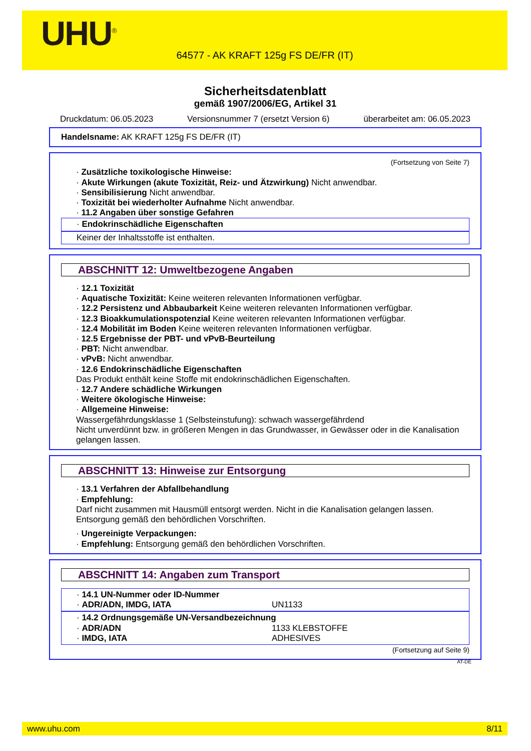UHU<sup>®</sup>
64577 - AK KRAFT 125g FS DE/FR (IT)
Sicherheitsdatenblatt
gemäß 1907/2006/EG, Artikel 31
Druckdatum: 06.05.2023 Versionsnummer 7 (ersetzt Version 6) überarbeitet am: 06.05.2023
Handelsname: AK KRAFT 125g FS DE/FR (IT)
(Fortsetzung von Seite 7)
· Zusätzliche toxikologische Hinweise:
· Akute Wirkungen (akute Toxizität, Reiz- und Ätzwirkung) Nicht anwendbar.
· Sensibilisierung Nicht anwendbar.
· Toxizität bei wiederholter Aufnahme Nicht anwendbar.
· 11.2 Angaben über sonstige Gefahren
· Endokrinschädliche Eigenschaften
Keiner der Inhaltsstoffe ist enthalten.
ABSCHNITT 12: Umweltbezogene Angaben
· 12.1 Toxizität
· Aquatische Toxizität: Keine weiteren relevanten Informationen verfügbar.
· 12.2 Persistenz und Abbaubarkeit Keine weiteren relevanten Informationen verfügbar.
· 12.3 Bioakkumulationspotenzial Keine weiteren relevanten Informationen verfügbar.
· 12.4 Mobilität im Boden Keine weiteren relevanten Informationen verfügbar.
· 12.5 Ergebnisse der PBT- und vPvB-Beurteilung
· PBT: Nicht anwendbar.
· vPvB: Nicht anwendbar.
· 12.6 Endokrinschädliche Eigenschaften
Das Produkt enthält keine Stoffe mit endokrinschädlichen Eigenschaften.
· 12.7 Andere schädliche Wirkungen
· Weitere ökologische Hinweise:
· Allgemeine Hinweise:
Wassergefährdungsklasse 1 (Selbsteinstufung): schwach wassergefährdend
Nicht unverdünnt bzw. in größeren Mengen in das Grundwasser, in Gewässer oder in die Kanalisation gelangen lassen.
ABSCHNITT 13: Hinweise zur Entsorgung
· 13.1 Verfahren der Abfallbehandlung
· Empfehlung:
Darf nicht zusammen mit Hausmüll entsorgt werden. Nicht in die Kanalisation gelangen lassen.
Entsorgung gemäß den behördlichen Vorschriften.
· Ungereinigte Verpackungen:
· Empfehlung: Entsorgung gemäß den behördlichen Vorschriften.
ABSCHNITT 14: Angaben zum Transport
| · 14.1 UN-Nummer oder ID-Nummer | |
| · ADR/ADN, IMDG, IATA | UN1133 |
| · 14.2 Ordnungsgemäße UN-Versandbezeichnung | |
| · ADR/ADN | 1133 KLEBSTOFFE |
| · IMDG, IATA | ADHESIVES |
(Fortsetzung auf Seite 9)
AT-DE
www.uhu.com 8/11